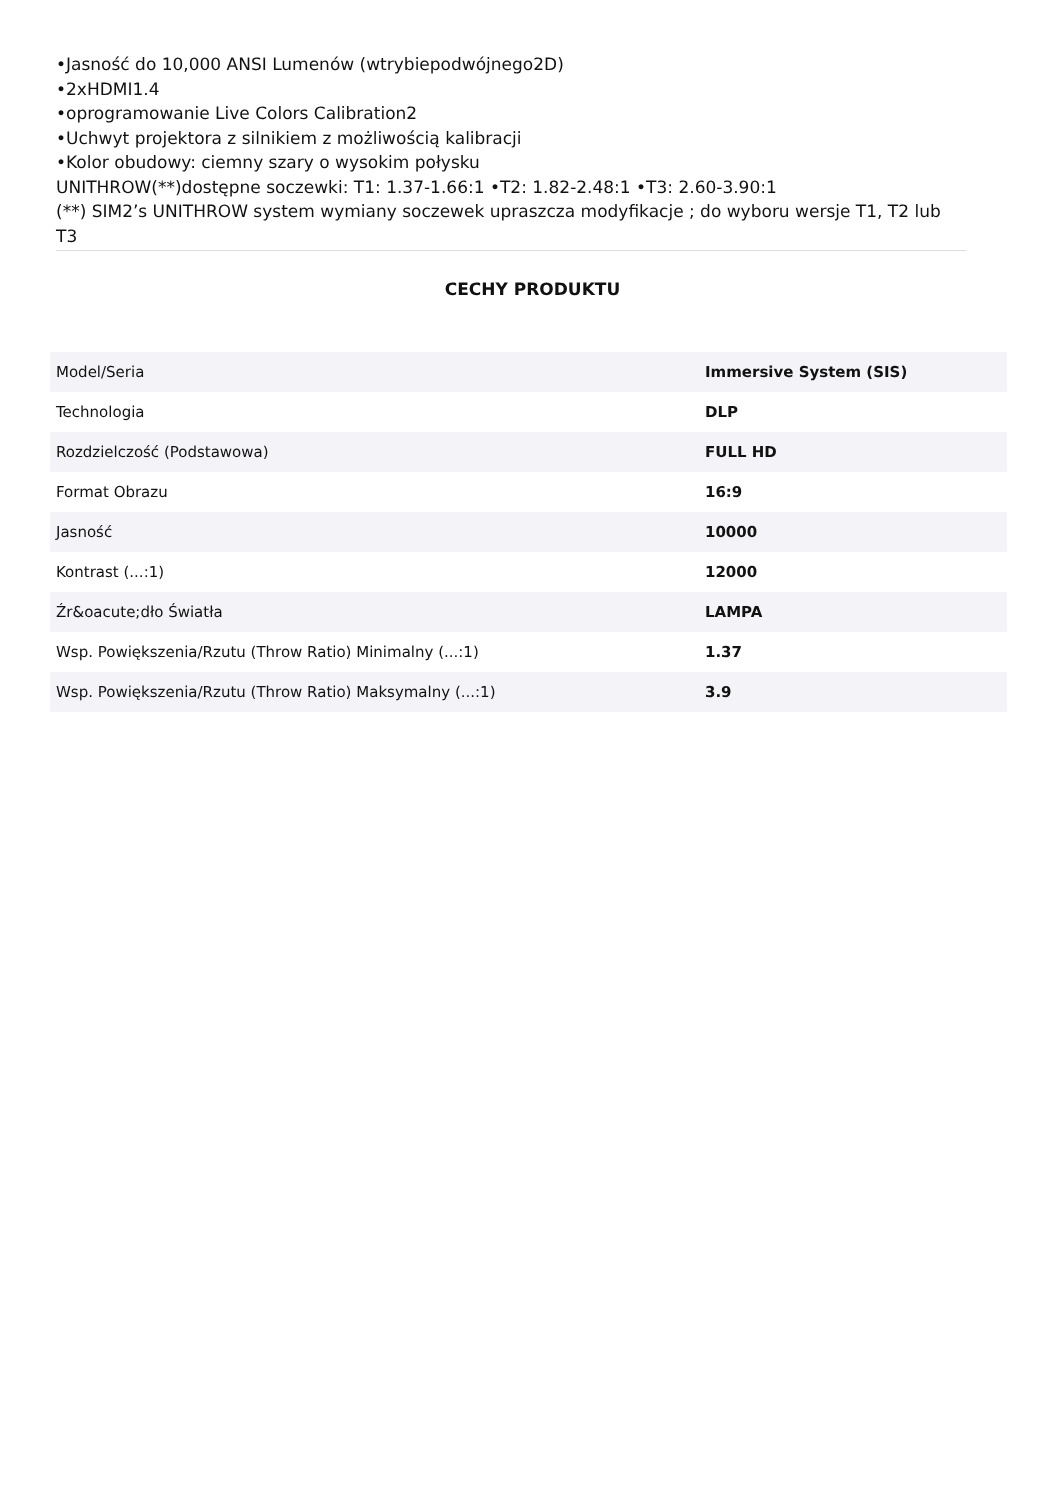•Jasność do 10,000 ANSI Lumenów (wtrybiepodwójnego2D)
•2xHDMI1.4
•oprogramowanie Live Colors Calibration2
•Uchwyt projektora z silnikiem z możliwością kalibracji
•Kolor obudowy: ciemny szary o wysokim połysku
UNITHROW(**)dostępne soczewki: T1: 1.37-1.66:1 •T2: 1.82-2.48:1 •T3: 2.60-3.90:1
(**) SIM2’s UNITHROW system wymiany soczewek upraszcza modyfikacje ; do wyboru wersje T1, T2 lub T3
CECHY PRODUKTU
| Model/Seria | Immersive System (SIS) |
| Technologia | DLP |
| Rozdzielczość (Podstawowa) | FULL HD |
| Format Obrazu | 16:9 |
| Jasność | 10000 |
| Kontrast (...:1) | 12000 |
| Źr&oacute;dło Światła | LAMPA |
| Wsp. Powiększenia/Rzutu (Throw Ratio) Minimalny (...:1) | 1.37 |
| Wsp. Powiększenia/Rzutu (Throw Ratio) Maksymalny (...:1) | 3.9 |